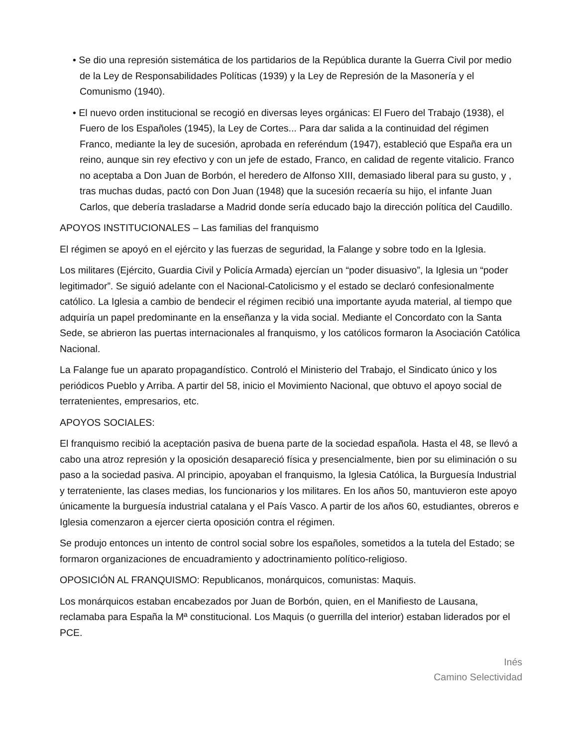• Se dio una represión sistemática de los partidarios de la República durante la Guerra Civil por medio de la Ley de Responsabilidades Políticas (1939) y la Ley de Represión de la Masonería y el Comunismo (1940).
• El nuevo orden institucional se recogió en diversas leyes orgánicas: El Fuero del Trabajo (1938), el Fuero de los Españoles (1945), la Ley de Cortes... Para dar salida a la continuidad del régimen Franco, mediante la ley de sucesión, aprobada en referéndum (1947), estableció que España era un reino, aunque sin rey efectivo y con un jefe de estado, Franco, en calidad de regente vitalicio. Franco no aceptaba a Don Juan de Borbón, el heredero de Alfonso XIII, demasiado liberal para su gusto, y , tras muchas dudas, pactó con Don Juan (1948) que la sucesión recaería su hijo, el infante Juan Carlos, que debería trasladarse a Madrid donde sería educado bajo la dirección política del Caudillo.
APOYOS INSTITUCIONALES – Las familias del franquismo
El régimen se apoyó en el ejército y las fuerzas de seguridad, la Falange y sobre todo en la Iglesia.
Los militares (Ejército, Guardia Civil y Policía Armada) ejercían un “poder disuasivo”, la Iglesia un “poder legitimador”. Se siguió adelante con el Nacional-Catolicismo y el estado se declaró confesionalmente católico. La Iglesia a cambio de bendecir el régimen recibió una importante ayuda material, al tiempo que adquiría un papel predominante en la enseñanza y la vida social. Mediante el Concordato con la Santa Sede, se abrieron las puertas internacionales al franquismo, y los católicos formaron la Asociación Católica Nacional.
La Falange fue un aparato propagandístico. Controló el Ministerio del Trabajo, el Sindicato único y los periódicos Pueblo y Arriba. A partir del 58, inicio el Movimiento Nacional, que obtuvo el apoyo social de terratenientes, empresarios, etc.
APOYOS SOCIALES:
El franquismo recibió la aceptación pasiva de buena parte de la sociedad española. Hasta el 48, se llevó a cabo una atroz represión y la oposición desapareció física y presencialmente, bien por su eliminación o su paso a la sociedad pasiva. Al principio, apoyaban el franquismo, la Iglesia Católica, la Burguesía Industrial y terrateniente, las clases medias, los funcionarios y los militares. En los años 50, mantuvieron este apoyo únicamente la burguesía industrial catalana y el País Vasco. A partir de los años 60, estudiantes, obreros e Iglesia comenzaron a ejercer cierta oposición contra el régimen.
Se produjo entonces un intento de control social sobre los españoles, sometidos a la tutela del Estado; se formaron organizaciones de encuadramiento y adoctrinamiento político-religioso.
OPOSICIÓN AL FRANQUISMO: Republicanos, monárquicos, comunistas: Maquis.
Los monárquicos estaban encabezados por Juan de Borbón, quien, en el Manifiesto de Lausana, reclamaba para España la Mª constitucional. Los Maquis (o guerrilla del interior) estaban liderados por el PCE.
Inés
Camino Selectividad